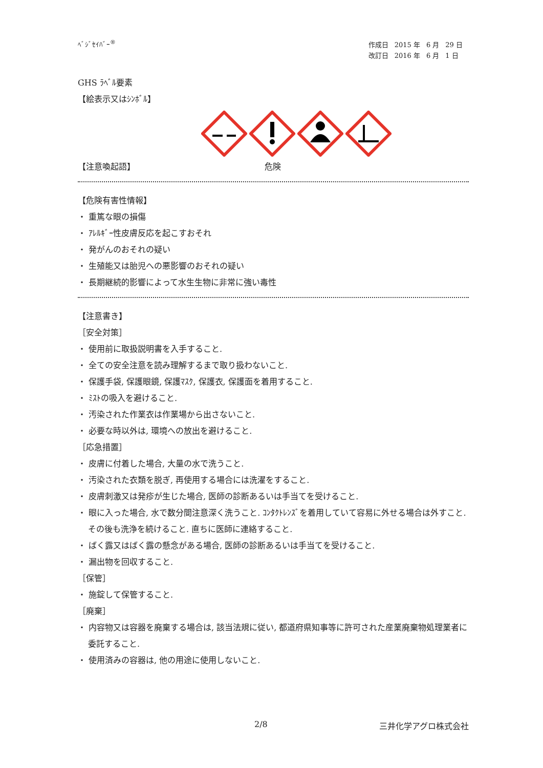ﾍﾞｼﾞｾｲﾊﾞｰ<sup>®</sup>
| 作成日 | 2015 年 | 6 月 | 29 日 |
| 改訂日 | 2016 年 | 6 月 | 1 日 |
GHS ﾗﾍﾞﾙ要素
【絵表示又はｼﾝﾎﾞﾙ】
【注意喚起語】 危険
【危険有害性情報】
・ 重篤な眼の損傷
・ ｱﾚﾙｷﾞｰ性皮膚反応を起こすおそれ
・ 発がんのおそれの疑い
・ 生殖能又は胎児への悪影響のおそれの疑い
・ 長期継続的影響によって水生生物に非常に強い毒性
【注意書き】
［安全対策］
・ 使用前に取扱説明書を入手すること.
・ 全ての安全注意を読み理解するまで取り扱わないこと.
・ 保護手袋, 保護眼鏡, 保護ﾏｽｸ, 保護衣, 保護面を着用すること.
・ ﾐｽﾄの吸入を避けること.
・ 汚染された作業衣は作業場から出さないこと.
・ 必要な時以外は, 環境への放出を避けること.
［応急措置］
・ 皮膚に付着した場合, 大量の水で洗うこと.
・ 汚染された衣類を脱ぎ, 再使用する場合には洗濯をすること.
・ 皮膚刺激又は発疹が生じた場合, 医師の診断あるいは手当てを受けること.
・ 眼に入った場合, 水で数分間注意深く洗うこと. ｺﾝﾀｸﾄﾚﾝｽﾞを着用していて容易に外せる場合は外すこと. その後も洗浄を続けること. 直ちに医師に連絡すること.
・ ばく露又はばく露の懸念がある場合, 医師の診断あるいは手当てを受けること.
・ 漏出物を回収すること.
［保管］
・ 施錠して保管すること.
［廃棄］
・ 内容物又は容器を廃棄する場合は, 該当法規に従い, 都道府県知事等に許可された産業廃棄物処理業者に委託すること.
・ 使用済みの容器は, 他の用途に使用しないこと.
2/8 三井化学アグロ株式会社